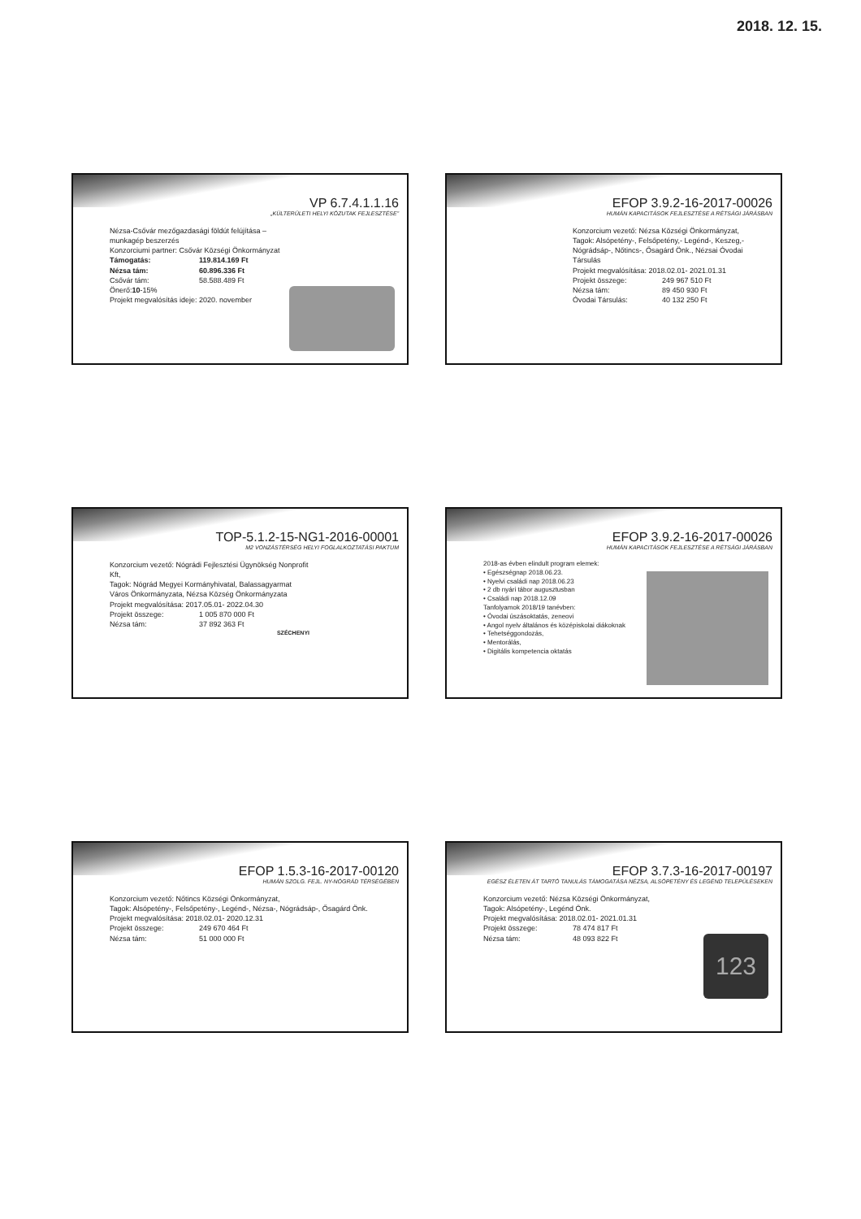2018. 12. 15.
VP 6.7.4.1.1.16
„KÜLTERÜLETI HELYI KÖZUTAK FEJLESZTÉSE”
Nézsa-Csővár mezőgazdasági földút felújítása – munkagép beszerzés
Konzorciumi partner: Csővár Községi Önkormányzat
Támogatás: 119.814.169 Ft
Nézsa tám: 60.896.336 Ft
Csővár tám: 58.588.489 Ft
Önerő:10-15%
Projekt megvalósítás ideje: 2020. november
EFOP 3.9.2-16-2017-00026
HUMÁN KAPACITÁSOK FEJLESZTÉSE A RÉTSÁGI JÁRÁSBAN
Konzorcium vezető: Nézsa Községi Önkormányzat,
Tagok: Alsópetény-, Felsőpetény,- Legénd-, Keszeg,- Nógrádsáp-, Nőtincs-, Ősagárd Önk., Nézsai Óvodai Társulás
Projekt megvalósítása: 2018.02.01- 2021.01.31
Projekt összege: 249 967 510 Ft
Nézsa tám: 89 450 930 Ft
Óvodai Társulás: 40 132 250 Ft
TOP-5.1.2-15-NG1-2016-00001
M2 VONZÁSTÉRSÉG HELYI FOGLALKOZTATÁSI PAKTUM
Konzorcium vezető: Nógrádi Fejlesztési Ügynökség Nonprofit Kft,
Tagok: Nógrád Megyei Kormányhivatal, Balassagyarmat Város Önkormányzata, Nézsa Község Önkormányzata
Projekt megvalósítása: 2017.05.01- 2022.04.30
Projekt összege: 1 005 870 000 Ft
Nézsa tám: 37 892 363 Ft
SZÉCHENYI
EFOP 3.9.2-16-2017-00026
HUMÁN KAPACITÁSOK FEJLESZTÉSE A RÉTSÁGI JÁRÁSBAN
2018-as évben elindult program elemek:
• Egészségnap 2018.06.23.
• Nyelvi családi nap 2018.06.23
• 2 db nyári tábor augusztusban
• Családi nap 2018.12.09
Tanfolyamok 2018/19 tanévben:
• Óvodai úszásoktatás, zeneovi
• Angol nyelv általános és középiskolai diákoknak
• Tehetséggondozás,
• Mentorálás,
• Digitális kompetencia oktatás
EFOP 1.5.3-16-2017-00120
HUMÁN SZOLG. FEJL. NY-NÓGRÁD TÉRSÉGÉBEN
Konzorcium vezető: Nőtincs Községi Önkormányzat,
Tagok: Alsópetény-, Felsőpetény-, Legénd-, Nézsa-, Nógrádsáp-, Ősagárd Önk.
Projekt megvalósítása: 2018.02.01- 2020.12.31
Projekt összege: 249 670 464 Ft
Nézsa tám: 51 000 000 Ft
EFOP 3.7.3-16-2017-00197
EGÉSZ ÉLETEN ÁT TARTÓ TANULÁS TÁMOGATÁSA NÉZSA, ALSÓPETÉNY ÉS LEGÉND TELEPÜLÉSEKEN
Konzorcium vezető: Nézsa Községi Önkormányzat,
Tagok: Alsópetény-, Legénd Önk.
Projekt megvalósítása: 2018.02.01- 2021.01.31
Projekt összege: 78 474 817 Ft
Nézsa tám: 48 093 822 Ft
123